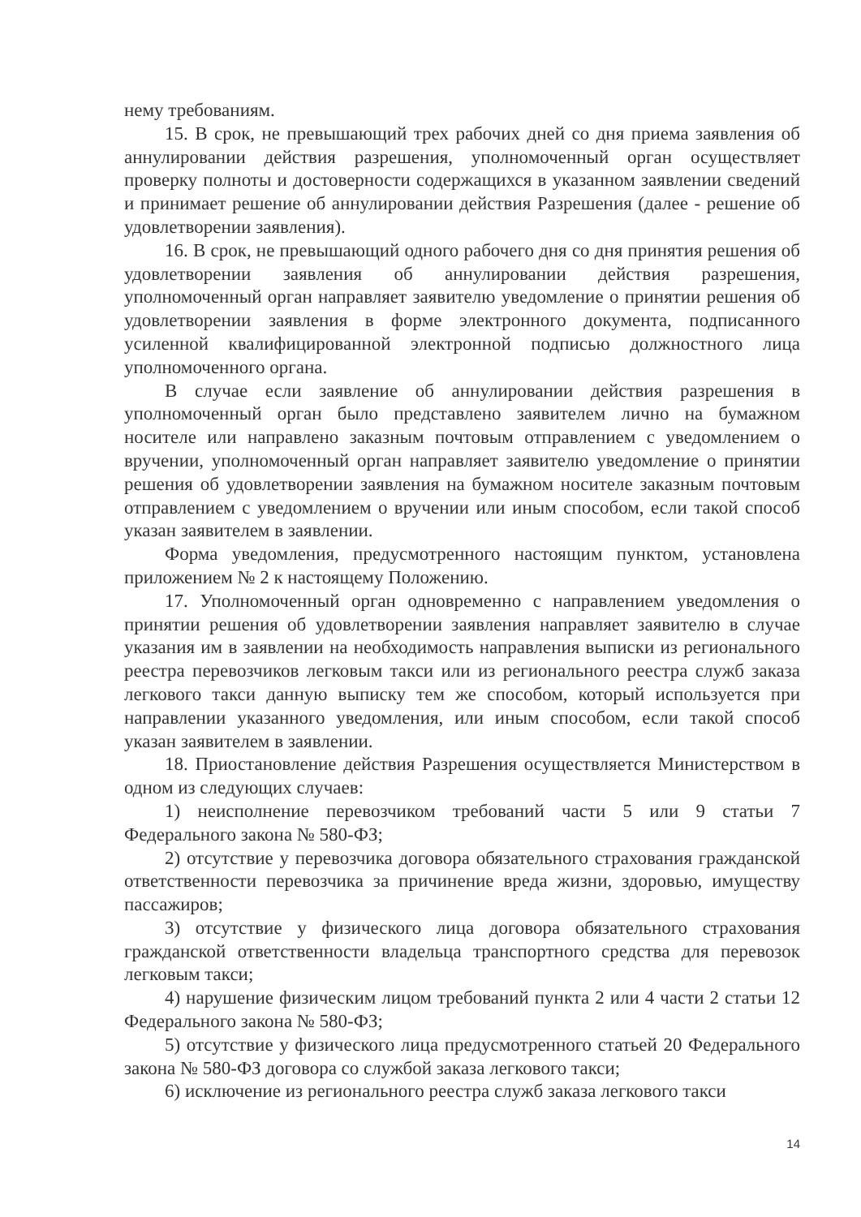нему требованиям.
15. В срок, не превышающий трех рабочих дней со дня приема заявления об аннулировании действия разрешения, уполномоченный орган осуществляет проверку полноты и достоверности содержащихся в указанном заявлении сведений и принимает решение об аннулировании действия Разрешения (далее - решение об удовлетворении заявления).
16. В срок, не превышающий одного рабочего дня со дня принятия решения об удовлетворении заявления об аннулировании действия разрешения, уполномоченный орган направляет заявителю уведомление о принятии решения об удовлетворении заявления в форме электронного документа, подписанного усиленной квалифицированной электронной подписью должностного лица уполномоченного органа.
В случае если заявление об аннулировании действия разрешения в уполномоченный орган было представлено заявителем лично на бумажном носителе или направлено заказным почтовым отправлением с уведомлением о вручении, уполномоченный орган направляет заявителю уведомление о принятии решения об удовлетворении заявления на бумажном носителе заказным почтовым отправлением с уведомлением о вручении или иным способом, если такой способ указан заявителем в заявлении.
Форма уведомления, предусмотренного настоящим пунктом, установлена приложением № 2 к настоящему Положению.
17. Уполномоченный орган одновременно с направлением уведомления о принятии решения об удовлетворении заявления направляет заявителю в случае указания им в заявлении на необходимость направления выписки из регионального реестра перевозчиков легковым такси или из регионального реестра служб заказа легкового такси данную выписку тем же способом, который используется при направлении указанного уведомления, или иным способом, если такой способ указан заявителем в заявлении.
18. Приостановление действия Разрешения осуществляется Министерством в одном из следующих случаев:
1) неисполнение перевозчиком требований части 5 или 9 статьи 7 Федерального закона № 580-ФЗ;
2) отсутствие у перевозчика договора обязательного страхования гражданской ответственности перевозчика за причинение вреда жизни, здоровью, имуществу пассажиров;
3) отсутствие у физического лица договора обязательного страхования гражданской ответственности владельца транспортного средства для перевозок легковым такси;
4) нарушение физическим лицом требований пункта 2 или 4 части 2 статьи 12 Федерального закона № 580-ФЗ;
5) отсутствие у физического лица предусмотренного статьей 20 Федерального закона № 580-ФЗ договора со службой заказа легкового такси;
6) исключение из регионального реестра служб заказа легкового такси
14